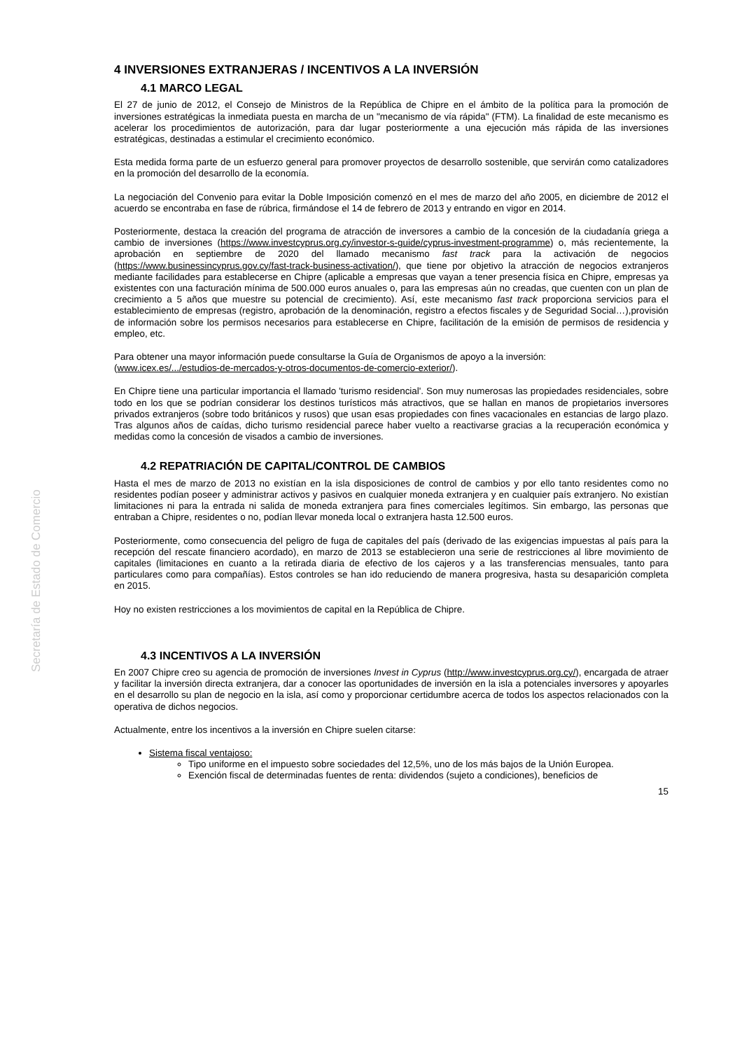Secretaría de Estado de Comercio
4 INVERSIONES EXTRANJERAS / INCENTIVOS A LA INVERSIÓN
4.1 MARCO LEGAL
El 27 de junio de 2012, el Consejo de Ministros de la República de Chipre en el ámbito de la política para la promoción de inversiones estratégicas la inmediata puesta en marcha de un "mecanismo de vía rápida" (FTM). La finalidad de este mecanismo es acelerar los procedimientos de autorización, para dar lugar posteriormente a una ejecución más rápida de las inversiones estratégicas, destinadas a estimular el crecimiento económico.
Esta medida forma parte de un esfuerzo general para promover proyectos de desarrollo sostenible, que servirán como catalizadores en la promoción del desarrollo de la economía.
La negociación del Convenio para evitar la Doble Imposición comenzó en el mes de marzo del año 2005, en diciembre de 2012 el acuerdo se encontraba en fase de rúbrica, firmándose el 14 de febrero de 2013 y entrando en vigor en 2014.
Posteriormente, destaca la creación del programa de atracción de inversores a cambio de la concesión de la ciudadanía griega a cambio de inversiones (https://www.investcyprus.org.cy/investor-s-guide/cyprus-investment-programme) o, más recientemente, la aprobación en septiembre de 2020 del llamado mecanismo fast track para la activación de negocios (https://www.businessincyprus.gov.cy/fast-track-business-activation/), que tiene por objetivo la atracción de negocios extranjeros mediante facilidades para establecerse en Chipre (aplicable a empresas que vayan a tener presencia física en Chipre, empresas ya existentes con una facturación mínima de 500.000 euros anuales o, para las empresas aún no creadas, que cuenten con un plan de crecimiento a 5 años que muestre su potencial de crecimiento). Así, este mecanismo fast track proporciona servicios para el establecimiento de empresas (registro, aprobación de la denominación, registro a efectos fiscales y de Seguridad Social…),provisión de información sobre los permisos necesarios para establecerse en Chipre, facilitación de la emisión de permisos de residencia y empleo, etc.
Para obtener una mayor información puede consultarse la Guía de Organismos de apoyo a la inversión:
(www.icex.es/.../estudios-de-mercados-y-otros-documentos-de-comercio-exterior/).
En Chipre tiene una particular importancia el llamado 'turismo residencial'. Son muy numerosas las propiedades residenciales, sobre todo en los que se podrían considerar los destinos turísticos más atractivos, que se hallan en manos de propietarios inversores privados extranjeros (sobre todo británicos y rusos) que usan esas propiedades con fines vacacionales en estancias de largo plazo. Tras algunos años de caídas, dicho turismo residencial parece haber vuelto a reactivarse gracias a la recuperación económica y medidas como la concesión de visados a cambio de inversiones.
4.2 REPATRIACIÓN DE CAPITAL/CONTROL DE CAMBIOS
Hasta el mes de marzo de 2013 no existían en la isla disposiciones de control de cambios y por ello tanto residentes como no residentes podían poseer y administrar activos y pasivos en cualquier moneda extranjera y en cualquier país extranjero. No existían limitaciones ni para la entrada ni salida de moneda extranjera para fines comerciales legítimos. Sin embargo, las personas que entraban a Chipre, residentes o no, podían llevar moneda local o extranjera hasta 12.500 euros.
Posteriormente, como consecuencia del peligro de fuga de capitales del país (derivado de las exigencias impuestas al país para la recepción del rescate financiero acordado), en marzo de 2013 se establecieron una serie de restricciones al libre movimiento de capitales (limitaciones en cuanto a la retirada diaria de efectivo de los cajeros y a las transferencias mensuales, tanto para particulares como para compañías). Estos controles se han ido reduciendo de manera progresiva, hasta su desaparición completa en 2015.
Hoy no existen restricciones a los movimientos de capital en la República de Chipre.
4.3 INCENTIVOS A LA INVERSIÓN
En 2007 Chipre creo su agencia de promoción de inversiones Invest in Cyprus (http://www.investcyprus.org.cy/), encargada de atraer y facilitar la inversión directa extranjera, dar a conocer las oportunidades de inversión en la isla a potenciales inversores y apoyarles en el desarrollo su plan de negocio en la isla, así como y proporcionar certidumbre acerca de todos los aspectos relacionados con la operativa de dichos negocios.
Actualmente, entre los incentivos a la inversión en Chipre suelen citarse:
Sistema fiscal ventajoso:
Tipo uniforme en el impuesto sobre sociedades del 12,5%, uno de los más bajos de la Unión Europea.
Exención fiscal de determinadas fuentes de renta: dividendos (sujeto a condiciones), beneficios de
15